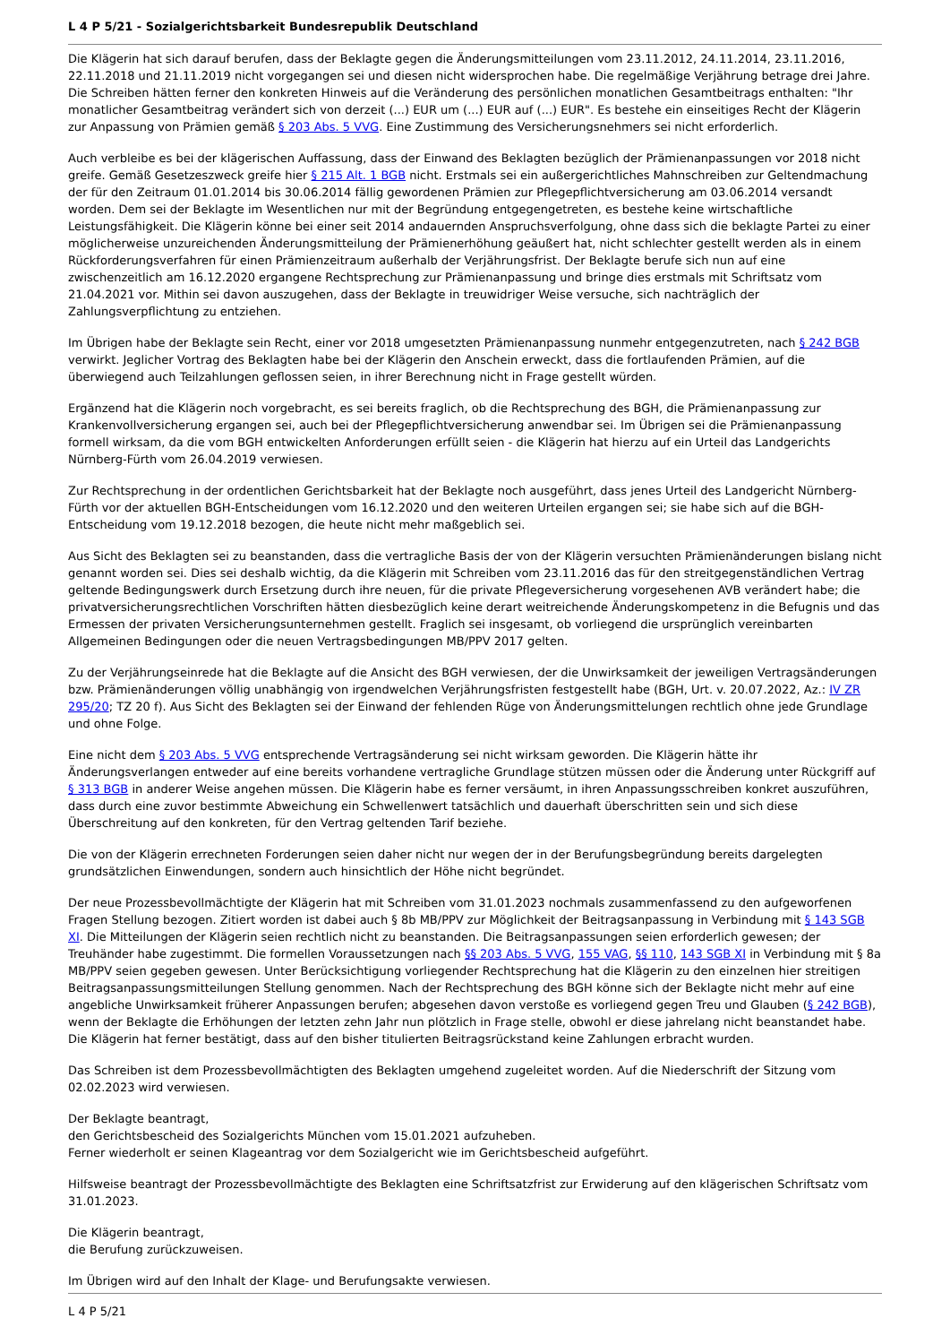L 4 P 5/21 - Sozialgerichtsbarkeit Bundesrepublik Deutschland
Die Klägerin hat sich darauf berufen, dass der Beklagte gegen die Änderungsmitteilungen vom 23.11.2012, 24.11.2014, 23.11.2016, 22.11.2018 und 21.11.2019 nicht vorgegangen sei und diesen nicht widersprochen habe. Die regelmäßige Verjährung betrage drei Jahre. Die Schreiben hätten ferner den konkreten Hinweis auf die Veränderung des persönlichen monatlichen Gesamtbeitrags enthalten: "Ihr monatlicher Gesamtbeitrag verändert sich von derzeit (...) EUR um (...) EUR auf (...) EUR". Es bestehe ein einseitiges Recht der Klägerin zur Anpassung von Prämien gemäß § 203 Abs. 5 VVG. Eine Zustimmung des Versicherungsnehmers sei nicht erforderlich.
Auch verbleibe es bei der klägerischen Auffassung, dass der Einwand des Beklagten bezüglich der Prämienanpassungen vor 2018 nicht greife. Gemäß Gesetzeszweck greife hier § 215 Alt. 1 BGB nicht. Erstmals sei ein außergerichtliches Mahnschreiben zur Geltendmachung der für den Zeitraum 01.01.2014 bis 30.06.2014 fällig gewordenen Prämien zur Pflegepflichtversicherung am 03.06.2014 versandt worden. Dem sei der Beklagte im Wesentlichen nur mit der Begründung entgegengetreten, es bestehe keine wirtschaftliche Leistungsfähigkeit. Die Klägerin könne bei einer seit 2014 andauernden Anspruchsverfolgung, ohne dass sich die beklagte Partei zu einer möglicherweise unzureichenden Änderungsmitteilung der Prämienerhöhung geäußert hat, nicht schlechter gestellt werden als in einem Rückforderungsverfahren für einen Prämienzeitraum außerhalb der Verjährungsfrist. Der Beklagte berufe sich nun auf eine zwischenzeitlich am 16.12.2020 ergangene Rechtsprechung zur Prämienanpassung und bringe dies erstmals mit Schriftsatz vom 21.04.2021 vor. Mithin sei davon auszugehen, dass der Beklagte in treuwidriger Weise versuche, sich nachträglich der Zahlungsverpflichtung zu entziehen.
Im Übrigen habe der Beklagte sein Recht, einer vor 2018 umgesetzten Prämienanpassung nunmehr entgegenzutreten, nach § 242 BGB verwirkt. Jeglicher Vortrag des Beklagten habe bei der Klägerin den Anschein erweckt, dass die fortlaufenden Prämien, auf die überwiegend auch Teilzahlungen geflossen seien, in ihrer Berechnung nicht in Frage gestellt würden.
Ergänzend hat die Klägerin noch vorgebracht, es sei bereits fraglich, ob die Rechtsprechung des BGH, die Prämienanpassung zur Krankenvollversicherung ergangen sei, auch bei der Pflegepflichtversicherung anwendbar sei. Im Übrigen sei die Prämienanpassung formell wirksam, da die vom BGH entwickelten Anforderungen erfüllt seien - die Klägerin hat hierzu auf ein Urteil das Landgerichts Nürnberg-Fürth vom 26.04.2019 verwiesen.
Zur Rechtsprechung in der ordentlichen Gerichtsbarkeit hat der Beklagte noch ausgeführt, dass jenes Urteil des Landgericht Nürnberg-Fürth vor der aktuellen BGH-Entscheidungen vom 16.12.2020 und den weiteren Urteilen ergangen sei; sie habe sich auf die BGH-Entscheidung vom 19.12.2018 bezogen, die heute nicht mehr maßgeblich sei.
Aus Sicht des Beklagten sei zu beanstanden, dass die vertragliche Basis der von der Klägerin versuchten Prämienänderungen bislang nicht genannt worden sei. Dies sei deshalb wichtig, da die Klägerin mit Schreiben vom 23.11.2016 das für den streitgegenständlichen Vertrag geltende Bedingungswerk durch Ersetzung durch ihre neuen, für die private Pflegeversicherung vorgesehenen AVB verändert habe; die privatversicherungsrechtlichen Vorschriften hätten diesbezüglich keine derart weitreichende Änderungskompetenz in die Befugnis und das Ermessen der privaten Versicherungsunternehmen gestellt. Fraglich sei insgesamt, ob vorliegend die ursprünglich vereinbarten Allgemeinen Bedingungen oder die neuen Vertragsbedingungen MB/PPV 2017 gelten.
Zu der Verjährungseinrede hat die Beklagte auf die Ansicht des BGH verwiesen, der die Unwirksamkeit der jeweiligen Vertragsänderungen bzw. Prämienänderungen völlig unabhängig von irgendwelchen Verjährungsfristen festgestellt habe (BGH, Urt. v. 20.07.2022, Az.: IV ZR 295/20; TZ 20 f). Aus Sicht des Beklagten sei der Einwand der fehlenden Rüge von Änderungsmittelungen rechtlich ohne jede Grundlage und ohne Folge.
Eine nicht dem § 203 Abs. 5 VVG entsprechende Vertragsänderung sei nicht wirksam geworden. Die Klägerin hätte ihr Änderungsverlangen entweder auf eine bereits vorhandene vertragliche Grundlage stützen müssen oder die Änderung unter Rückgriff auf § 313 BGB in anderer Weise angehen müssen. Die Klägerin habe es ferner versäumt, in ihren Anpassungsschreiben konkret auszuführen, dass durch eine zuvor bestimmte Abweichung ein Schwellenwert tatsächlich und dauerhaft überschritten sein und sich diese Überschreitung auf den konkreten, für den Vertrag geltenden Tarif beziehe.
Die von der Klägerin errechneten Forderungen seien daher nicht nur wegen der in der Berufungsbegründung bereits dargelegten grundsätzlichen Einwendungen, sondern auch hinsichtlich der Höhe nicht begründet.
Der neue Prozessbevollmächtigte der Klägerin hat mit Schreiben vom 31.01.2023 nochmals zusammenfassend zu den aufgeworfenen Fragen Stellung bezogen. Zitiert worden ist dabei auch § 8b MB/PPV zur Möglichkeit der Beitragsanpassung in Verbindung mit § 143 SGB XI. Die Mitteilungen der Klägerin seien rechtlich nicht zu beanstanden. Die Beitragsanpassungen seien erforderlich gewesen; der Treuhänder habe zugestimmt. Die formellen Voraussetzungen nach §§ 203 Abs. 5 VVG, 155 VAG, §§ 110, 143 SGB XI in Verbindung mit § 8a MB/PPV seien gegeben gewesen. Unter Berücksichtigung vorliegender Rechtsprechung hat die Klägerin zu den einzelnen hier streitigen Beitragsanpassungsmitteilungen Stellung genommen. Nach der Rechtsprechung des BGH könne sich der Beklagte nicht mehr auf eine angebliche Unwirksamkeit früherer Anpassungen berufen; abgesehen davon verstoße es vorliegend gegen Treu und Glauben (§ 242 BGB), wenn der Beklagte die Erhöhungen der letzten zehn Jahr nun plötzlich in Frage stelle, obwohl er diese jahrelang nicht beanstandet habe. Die Klägerin hat ferner bestätigt, dass auf den bisher titulierten Beitragsrückstand keine Zahlungen erbracht wurden.
Das Schreiben ist dem Prozessbevollmächtigten des Beklagten umgehend zugeleitet worden. Auf die Niederschrift der Sitzung vom 02.02.2023 wird verwiesen.
Der Beklagte beantragt,
den Gerichtsbescheid des Sozialgerichts München vom 15.01.2021 aufzuheben.
Ferner wiederholt er seinen Klageantrag vor dem Sozialgericht wie im Gerichtsbescheid aufgeführt.
Hilfsweise beantragt der Prozessbevollmächtigte des Beklagten eine Schriftsatzfrist zur Erwiderung auf den klägerischen Schriftsatz vom 31.01.2023.
Die Klägerin beantragt,
die Berufung zurückzuweisen.
Im Übrigen wird auf den Inhalt der Klage- und Berufungsakte verwiesen.
L 4 P 5/21